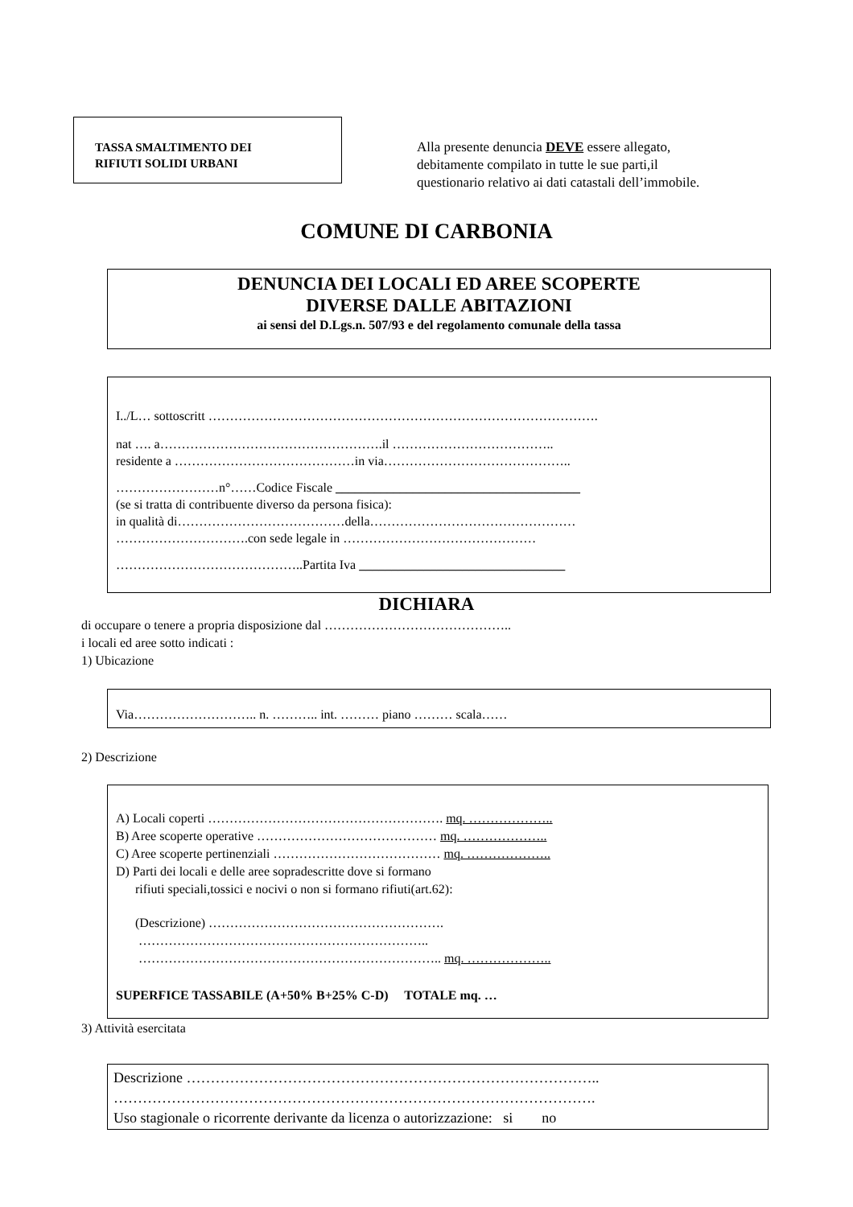TASSA SMALTIMENTO DEI
RIFIUTI SOLIDI URBANI
Alla presente denuncia DEVE essere allegato,
debitamente compilato in tutte le sue parti,il
questionario relativo ai dati catastali dell’immobile.
COMUNE DI CARBONIA
DENUNCIA DEI LOCALI ED AREE SCOPERTE
DIVERSE DALLE ABITAZIONI
ai sensi del D.Lgs.n. 507/93 e del regolamento comunale della tassa
I../L… sottoscritt ……………………………………………………………………………….
nat …. a…………………………………………….il ………………………………..
residente a ……………………………………in via……………………………………..
……………………n°……Codice Fiscale ______________________________________
(se si tratta di contribuente diverso da persona fisica):
in qualità di…………………………………della…………………………………………
………………………….con sede legale in ………………………………………
……………………………………..Partita Iva ________________________________
DICHIARA
di occupare o tenere a propria disposizione dal ……………………………………..
i locali ed aree sotto indicati :
1) Ubicazione
Via……………………….. n. ……….. int. ……… piano ……… scala……
2) Descrizione
A) Locali coperti ………………………………………………. mq. ………………..
B) Aree scoperte operative …………………………………… mq. ………………..
C) Aree scoperte pertinenziali ………………………………… mq. ………………..
D) Parti dei locali e delle aree sopradescritte dove si formano
rifiuti speciali,tossici e nocivi o non si formano rifiuti(art.62):
(Descrizione) ……………………………………………….
…………………………………………………………..
…………………………………………………………….. mq. ………………..
SUPERFICE TASSABILE (A+50% B+25% C-D) TOTALE mq. …
3) Attività esercitata
Descrizione …………………………………………………………………………..
……………………………………………………………………………………….
Uso stagionale o ricorrente derivante da licenza o autorizzazione: si no